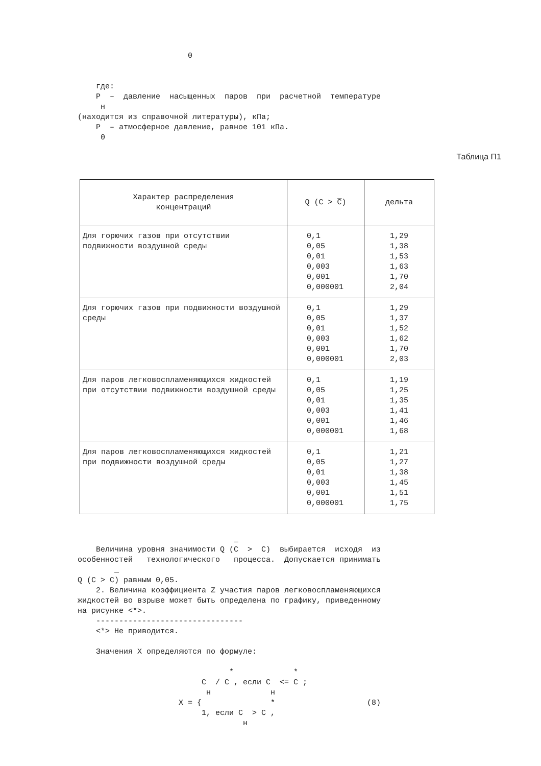0


    где:
    P  –  давление  насыщенных  паров  при  расчетной  температуре
     н
(находится из справочной литературы), кПа;
    P  – атмосферное давление, равное 101 кПа.
     0
Таблица П1
| Характер распределения концентраций | Q (C > C̅) | дельта |
| --- | --- | --- |
| Для горючих газов при отсутствии подвижности воздушной среды | 0,1 0,05 0,01 0,003 0,001 0,000001 | 1,29 1,38 1,53 1,63 1,70 2,04 |
| Для горючих газов при подвижности воздушной среды | 0,1 0,05 0,01 0,003 0,001 0,000001 | 1,29 1,37 1,52 1,62 1,70 2,03 |
| Для паров легковоспламеняющихся жидкостей при отсутствии подвижности воздушной среды | 0,1 0,05 0,01 0,003 0,001 0,000001 | 1,19 1,25 1,35 1,41 1,46 1,68 |
| Для паров легковоспламеняющихся жидкостей при подвижности воздушной среды | 0,1 0,05 0,01 0,003 0,001 0,000001 | 1,21 1,27 1,38 1,45 1,51 1,75 |
                                  _
    Величина уровня значимости Q (C  >  C)  выбирается  исходя  из
особенностей   технологического   процесса.  Допускается принимать
        _
Q (C > C) равным 0,05.
    2. Величина коэффициента Z участия паров легковоспламеняющихся
жидкостей во взрыве может быть определена по графику, приведенному
на рисунке <*>.
    --------------------------------
    <*> Не приводится.

    Значения X определяются по формуле:

                                 *             *
                           C  / C , если C  <= C ;
                            н             н
                      X = {               *                    (8)
                           1, если C  > C ,
                                    н